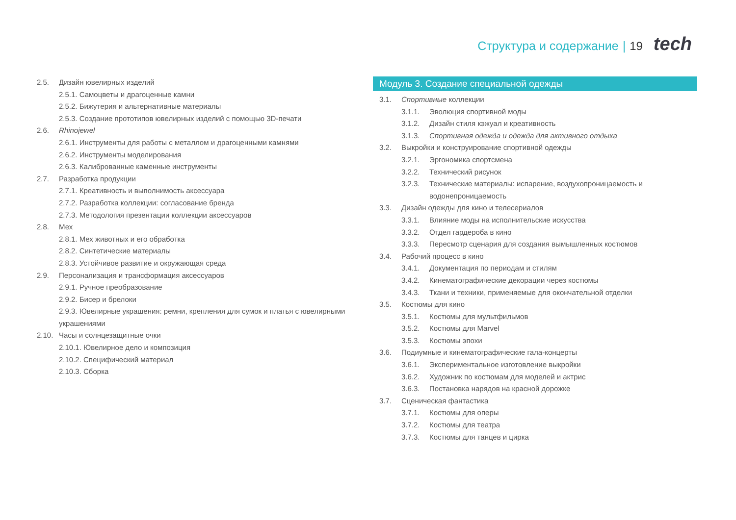Структура и содержание | 19 tech
2.5. Дизайн ювелирных изделий
2.5.1. Самоцветы и драгоценные камни
2.5.2. Бижутерия и альтернативные материалы
2.5.3. Создание прототипов ювелирных изделий с помощью 3D-печати
2.6. Rhinojewel
2.6.1. Инструменты для работы с металлом и драгоценными камнями
2.6.2. Инструменты моделирования
2.6.3. Калиброванные каменные инструменты
2.7. Разработка продукции
2.7.1. Креативность и выполнимость аксессуара
2.7.2. Разработка коллекции: согласование бренда
2.7.3. Методология презентации коллекции аксессуаров
2.8. Мех
2.8.1. Мех животных и его обработка
2.8.2. Синтетические материалы
2.8.3. Устойчивое развитие и окружающая среда
2.9. Персонализация и трансформация аксессуаров
2.9.1. Ручное преобразование
2.9.2. Бисер и брелоки
2.9.3. Ювелирные украшения: ремни, крепления для сумок и платья с ювелирными украшениями
2.10. Часы и солнцезащитные очки
2.10.1. Ювелирное дело и композиция
2.10.2. Специфический материал
2.10.3. Сборка
Модуль 3. Создание специальной одежды
3.1. Спортивные коллекции
3.1.1. Эволюция спортивной моды
3.1.2. Дизайн стиля кэжуал и креативность
3.1.3. Спортивная одежда и одежда для активного отдыха
3.2. Выкройки и конструирование спортивной одежды
3.2.1. Эргономика спортсмена
3.2.2. Технический рисунок
3.2.3. Технические материалы: испарение, воздухопроницаемость и водонепроницаемость
3.3. Дизайн одежды для кино и телесериалов
3.3.1. Влияние моды на исполнительские искусства
3.3.2. Отдел гардероба в кино
3.3.3. Пересмотр сценария для создания вымышленных костюмов
3.4. Рабочий процесс в кино
3.4.1. Документация по периодам и стилям
3.4.2. Кинематографические декорации через костюмы
3.4.3. Ткани и техники, применяемые для окончательной отделки
3.5. Костюмы для кино
3.5.1. Костюмы для мультфильмов
3.5.2. Костюмы для Marvel
3.5.3. Костюмы эпохи
3.6. Подиумные и кинематографические гала-концерты
3.6.1. Экспериментальное изготовление выкройки
3.6.2. Художник по костюмам для моделей и актрис
3.6.3. Постановка нарядов на красной дорожке
3.7. Сценическая фантастика
3.7.1. Костюмы для оперы
3.7.2. Костюмы для театра
3.7.3. Костюмы для танцев и цирка